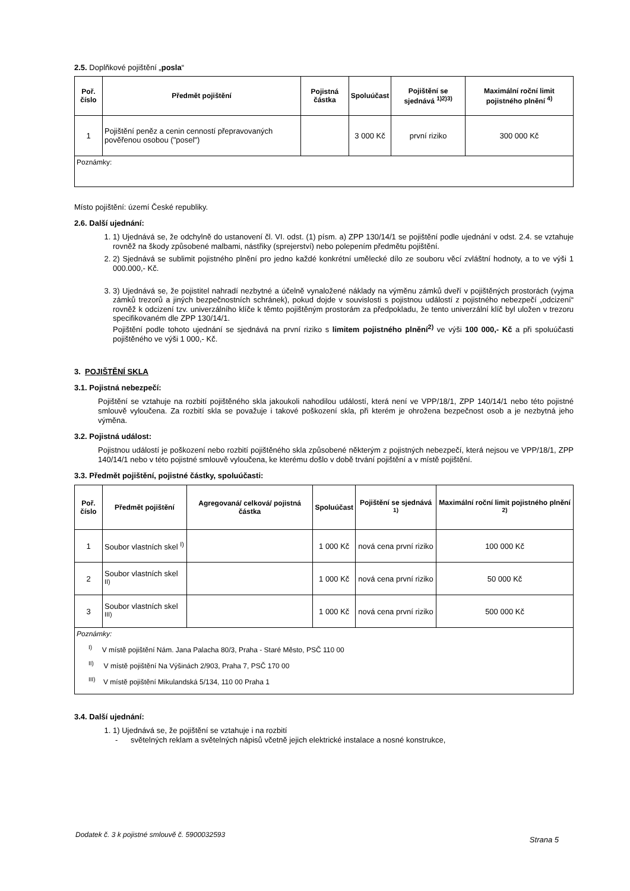2.5. Doplňkové pojištění „posla“
| Poř. číslo | Předmět pojištění | Pojistná částka | Spoluúčast | Pojištění se sjednává <sup>1)2)3)</sup> | Maximální roční limit pojistného plnění <sup>4)</sup> |
| --- | --- | --- | --- | --- | --- |
| 1 | Pojištění peněz a cenin cenností přepravovaných pověřenou osobou ("posel") | | 3 000 Kč | první riziko | 300 000 Kč |
| Poznámky: | | | | | |
Místo pojištění: území České republiky.
2.6. Další ujednání:
1. 1) Ujednává se, že odchylně do ustanovení čl. VI. odst. (1) písm. a) ZPP 130/14/1 se pojištění podle ujednání v odst. 2.4. se vztahuje rovněž na škody způsobené malbami, nástřiky (sprejerství) nebo polepením předmětu pojištění.
2. 2) Sjednává se sublimit pojistného plnění pro jedno každé konkrétní umělecké dílo ze souboru věcí zvláštní hodnoty, a to ve výši 1 000.000,- Kč.
3. 3) Ujednává se, že pojistitel nahradí nezbytné a účelně vynaložené náklady na výměnu zámků dveří v pojištěných prostorách (vyjma zámků trezorů a jiných bezpečnostních schránek), pokud dojde v souvislosti s pojistnou událostí z pojistného nebezpečí „odcizení“ rovněž k odcizení tzv. univerzálního klíče k těmto pojištěným prostorám za předpokladu, že tento univerzální klíč byl uložen v trezoru specifikovaném dle ZPP 130/14/1.
Pojištění podle tohoto ujednání se sjednává na první riziko s limitem pojistného plnění<sup>2)</sup> ve výši 100 000,- Kč a při spoluúčasti pojištěného ve výši 1 000,- Kč.
3. POJIŠTĚNÍ SKLA
3.1. Pojistná nebezpečí:
Pojištění se vztahuje na rozbití pojištěného skla jakoukoli nahodilou událostí, která není ve VPP/18/1, ZPP 140/14/1 nebo této pojistné smlouvě vyloučena. Za rozbití skla se považuje i takové poškození skla, při kterém je ohrožena bezpečnost osob a je nezbytná jeho výměna.
3.2. Pojistná událost:
Pojistnou událostí je poškození nebo rozbití pojištěného skla způsobené některým z pojistných nebezpečí, která nejsou ve VPP/18/1, ZPP 140/14/1 nebo v této pojistné smlouvě vyloučena, ke kterému došlo v době trvání pojištění a v místě pojištění.
3.3. Předmět pojištění, pojistné částky, spoluúčasti:
| Poř. číslo | Předmět pojištění | Agregovaná/ celková/ pojistná částka | Spoluúčast | Pojištění se sjednává <sup>1)</sup> | Maximální roční limit pojistného plnění <sup>2)</sup> |
| --- | --- | --- | --- | --- | --- |
| 1 | Soubor vlastních skel <sup>I)</sup> | | 1 000 Kč | nová cena první riziko | 100 000 Kč |
| 2 | Soubor vlastních skel <sup>II)</sup> | | 1 000 Kč | nová cena první riziko | 50 000 Kč |
| 3 | Soubor vlastních skel <sup>III)</sup> | | 1 000 Kč | nová cena první riziko | 500 000 Kč |
| Poznámky: <sup>I)</sup> V místě pojištění Nám. Jana Palacha 80/3, Praha - Staré Město, PSČ 110 00 <sup>II)</sup> V místě pojištění Na Výšinách 2/903, Praha 7, PSČ 170 00 <sup>III)</sup> V místě pojištění Mikulandská 5/134, 110 00 Praha 1 | | | | | |
3.4. Další ujednání:
1. 1) Ujednává se, že pojištění se vztahuje i na rozbití
- světelných reklam a světelných nápisů včetně jejich elektrické instalace a nosné konstrukce,
Dodatek č. 3 k pojistné smlouvě č. 5900032593 Strana 5